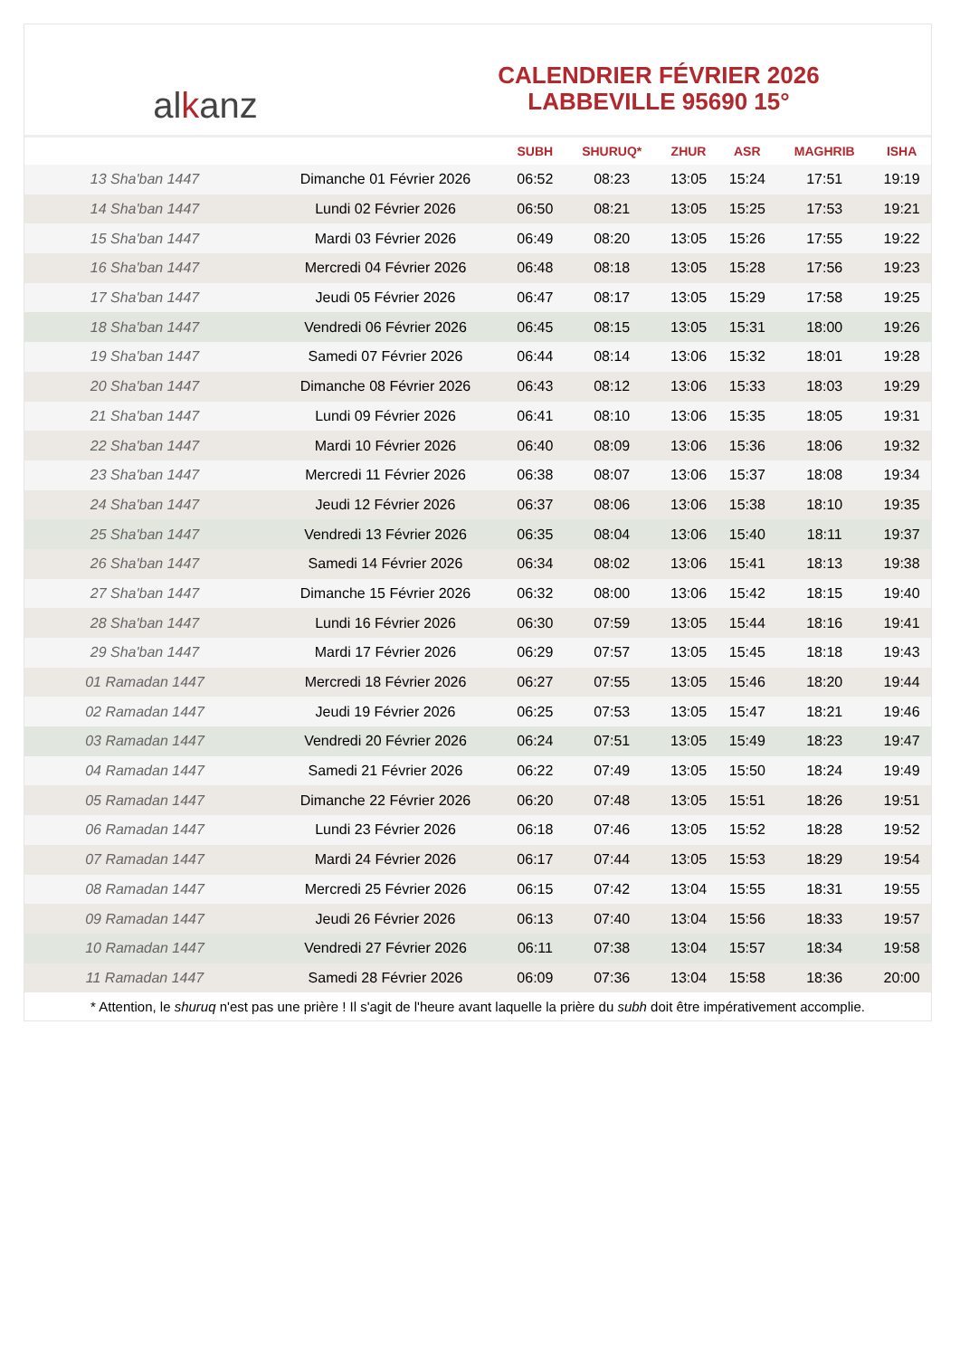al k anz
CALENDRIER FÉVRIER 2026
LABBEVILLE 95690 15°
| | | SUBH | SHURUQ* | ZHUR | ASR | MAGHRIB | ISHA |
| --- | --- | --- | --- | --- | --- | --- | --- |
| 13 Sha'ban 1447 | Dimanche 01 Février 2026 | 06:52 | 08:23 | 13:05 | 15:24 | 17:51 | 19:19 |
| 14 Sha'ban 1447 | Lundi 02 Février 2026 | 06:50 | 08:21 | 13:05 | 15:25 | 17:53 | 19:21 |
| 15 Sha'ban 1447 | Mardi 03 Février 2026 | 06:49 | 08:20 | 13:05 | 15:26 | 17:55 | 19:22 |
| 16 Sha'ban 1447 | Mercredi 04 Février 2026 | 06:48 | 08:18 | 13:05 | 15:28 | 17:56 | 19:23 |
| 17 Sha'ban 1447 | Jeudi 05 Février 2026 | 06:47 | 08:17 | 13:05 | 15:29 | 17:58 | 19:25 |
| 18 Sha'ban 1447 | Vendredi 06 Février 2026 | 06:45 | 08:15 | 13:05 | 15:31 | 18:00 | 19:26 |
| 19 Sha'ban 1447 | Samedi 07 Février 2026 | 06:44 | 08:14 | 13:06 | 15:32 | 18:01 | 19:28 |
| 20 Sha'ban 1447 | Dimanche 08 Février 2026 | 06:43 | 08:12 | 13:06 | 15:33 | 18:03 | 19:29 |
| 21 Sha'ban 1447 | Lundi 09 Février 2026 | 06:41 | 08:10 | 13:06 | 15:35 | 18:05 | 19:31 |
| 22 Sha'ban 1447 | Mardi 10 Février 2026 | 06:40 | 08:09 | 13:06 | 15:36 | 18:06 | 19:32 |
| 23 Sha'ban 1447 | Mercredi 11 Février 2026 | 06:38 | 08:07 | 13:06 | 15:37 | 18:08 | 19:34 |
| 24 Sha'ban 1447 | Jeudi 12 Février 2026 | 06:37 | 08:06 | 13:06 | 15:38 | 18:10 | 19:35 |
| 25 Sha'ban 1447 | Vendredi 13 Février 2026 | 06:35 | 08:04 | 13:06 | 15:40 | 18:11 | 19:37 |
| 26 Sha'ban 1447 | Samedi 14 Février 2026 | 06:34 | 08:02 | 13:06 | 15:41 | 18:13 | 19:38 |
| 27 Sha'ban 1447 | Dimanche 15 Février 2026 | 06:32 | 08:00 | 13:06 | 15:42 | 18:15 | 19:40 |
| 28 Sha'ban 1447 | Lundi 16 Février 2026 | 06:30 | 07:59 | 13:05 | 15:44 | 18:16 | 19:41 |
| 29 Sha'ban 1447 | Mardi 17 Février 2026 | 06:29 | 07:57 | 13:05 | 15:45 | 18:18 | 19:43 |
| 01 Ramadan 1447 | Mercredi 18 Février 2026 | 06:27 | 07:55 | 13:05 | 15:46 | 18:20 | 19:44 |
| 02 Ramadan 1447 | Jeudi 19 Février 2026 | 06:25 | 07:53 | 13:05 | 15:47 | 18:21 | 19:46 |
| 03 Ramadan 1447 | Vendredi 20 Février 2026 | 06:24 | 07:51 | 13:05 | 15:49 | 18:23 | 19:47 |
| 04 Ramadan 1447 | Samedi 21 Février 2026 | 06:22 | 07:49 | 13:05 | 15:50 | 18:24 | 19:49 |
| 05 Ramadan 1447 | Dimanche 22 Février 2026 | 06:20 | 07:48 | 13:05 | 15:51 | 18:26 | 19:51 |
| 06 Ramadan 1447 | Lundi 23 Février 2026 | 06:18 | 07:46 | 13:05 | 15:52 | 18:28 | 19:52 |
| 07 Ramadan 1447 | Mardi 24 Février 2026 | 06:17 | 07:44 | 13:05 | 15:53 | 18:29 | 19:54 |
| 08 Ramadan 1447 | Mercredi 25 Février 2026 | 06:15 | 07:42 | 13:04 | 15:55 | 18:31 | 19:55 |
| 09 Ramadan 1447 | Jeudi 26 Février 2026 | 06:13 | 07:40 | 13:04 | 15:56 | 18:33 | 19:57 |
| 10 Ramadan 1447 | Vendredi 27 Février 2026 | 06:11 | 07:38 | 13:04 | 15:57 | 18:34 | 19:58 |
| 11 Ramadan 1447 | Samedi 28 Février 2026 | 06:09 | 07:36 | 13:04 | 15:58 | 18:36 | 20:00 |
* Attention, le shuruq n'est pas une prière ! Il s'agit de l'heure avant laquelle la prière du subh doit être impérativement accomplie.